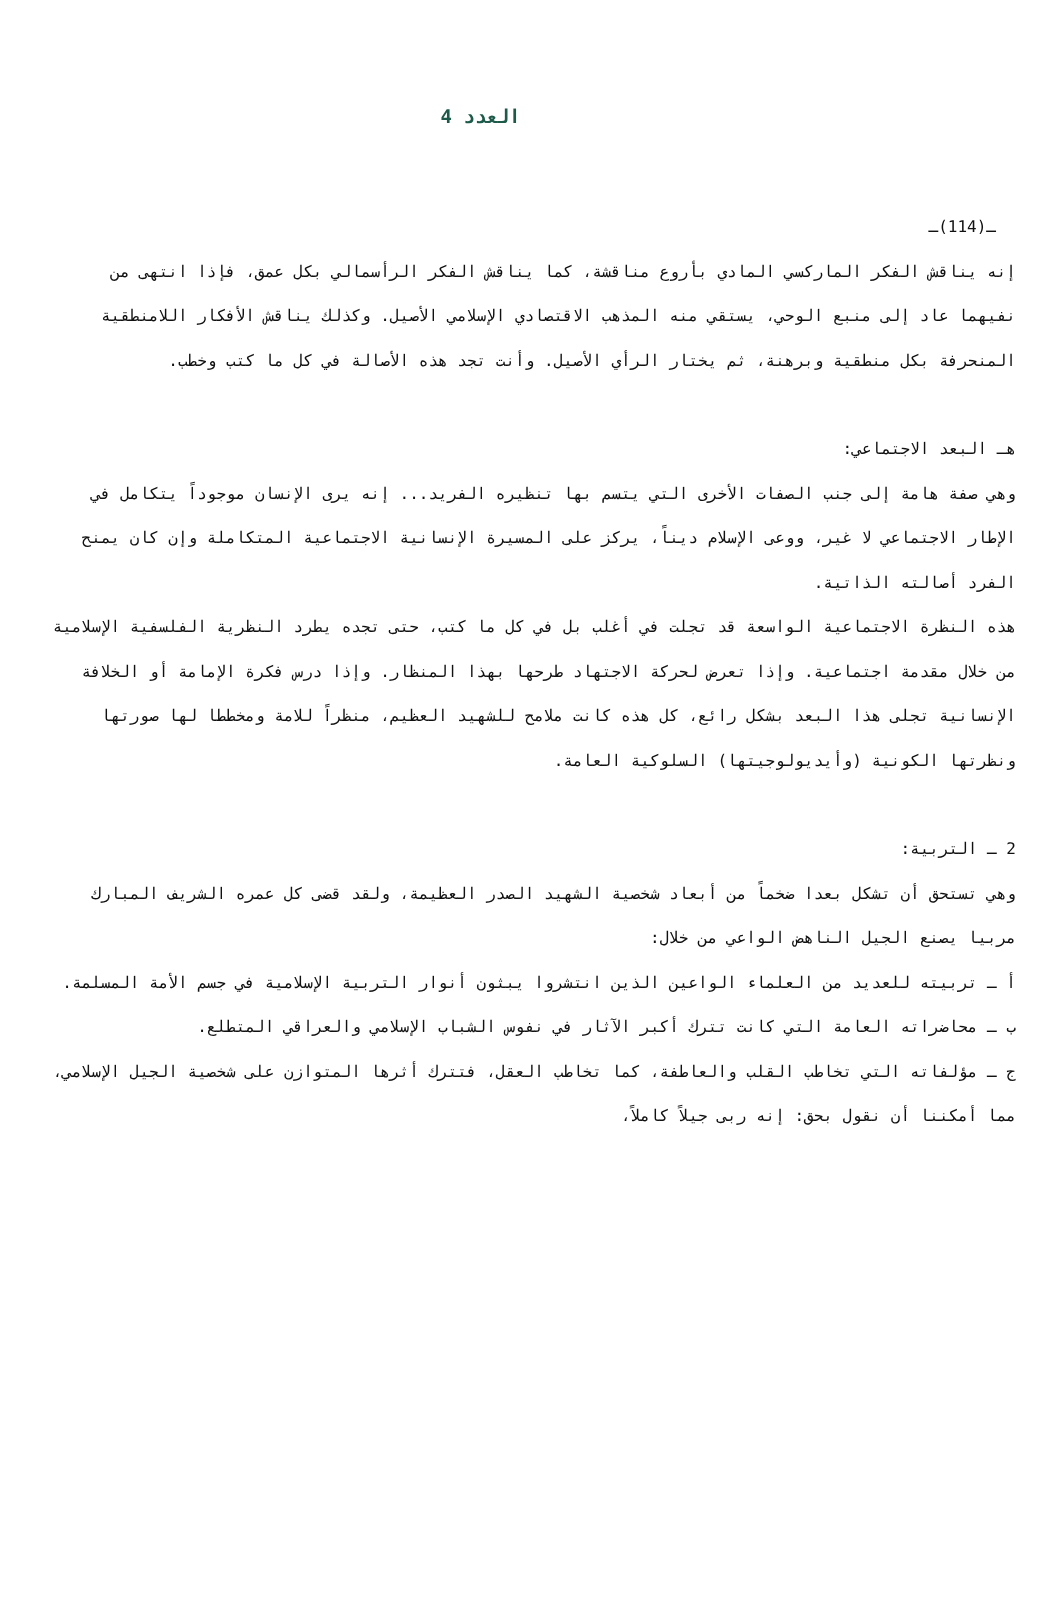العدد 4
ـ(114)ـ
إنه يناقش الفكر الماركسي المادي بأروع مناقشة، كما يناقش الفكر الرأسمالي بكل عمق، فإذا انتهى من نفيهما عاد إلى منبع الوحي، يستقي منه المذهب الاقتصادي الإسلامي الأصيل. وكذلك يناقش الأفكار اللامنطقية المنحرفة بكل منطقية وبرهنة، ثم يختار الرأي الأصيل. وأنت تجد هذه الأصالة في كل ما كتب وخطب.
هـ البعد الاجتماعي:
وهي صفة هامة إلى جنب الصفات الأخرى التي يتسم بها تنظيره الفريد... إنه يرى الإنسان موجوداً يتكامل في الإطار الاجتماعي لا غير، ووعى الإسلام ديناً، يركز على المسيرة الإنسانية الاجتماعية المتكاملة وإن كان يمنح الفرد أصالته الذاتية.
هذه النظرة الاجتماعية الواسعة قد تجلت في أغلب بل في كل ما كتب، حتى تجده يطرد النظرية الفلسفية الإسلامية من خلال مقدمة اجتماعية. وإذا تعرض لحركة الاجتهاد طرحها بهذا المنظار. وإذا درس فكرة الإمامة أو الخلافة الإنسانية تجلى هذا البعد بشكل رائع، كل هذه كانت ملامح للشهيد العظيم، منظراً للامة ومخططا لها صورتها ونظرتها الكونية (وأيديولوجيتها) السلوكية العامة.
2 ـ التربية:
وهي تستحق أن تشكل بعدا ضخماً من أبعاد شخصية الشهيد الصدر العظيمة، ولقد قضى كل عمره الشريف المبارك مربيا يصنع الجيل الناهض الواعي من خلال:
أ ـ تربيته للعديد من العلماء الواعين الذين انتشروا يبثون أنوار التربية الإسلامية في جسم الأمة المسلمة.
ب ـ محاضراته العامة التي كانت تترك أكبر الآثار في نفوس الشباب الإسلامي والعراقي المتطلع.
ج ـ مؤلفاته التي تخاطب القلب والعاطفة، كما تخاطب العقل، فتترك أثرها المتوازن على شخصية الجيل الإسلامي، مما أمكننا أن نقول بحق: إنه ربى جيلاً كاملاً،